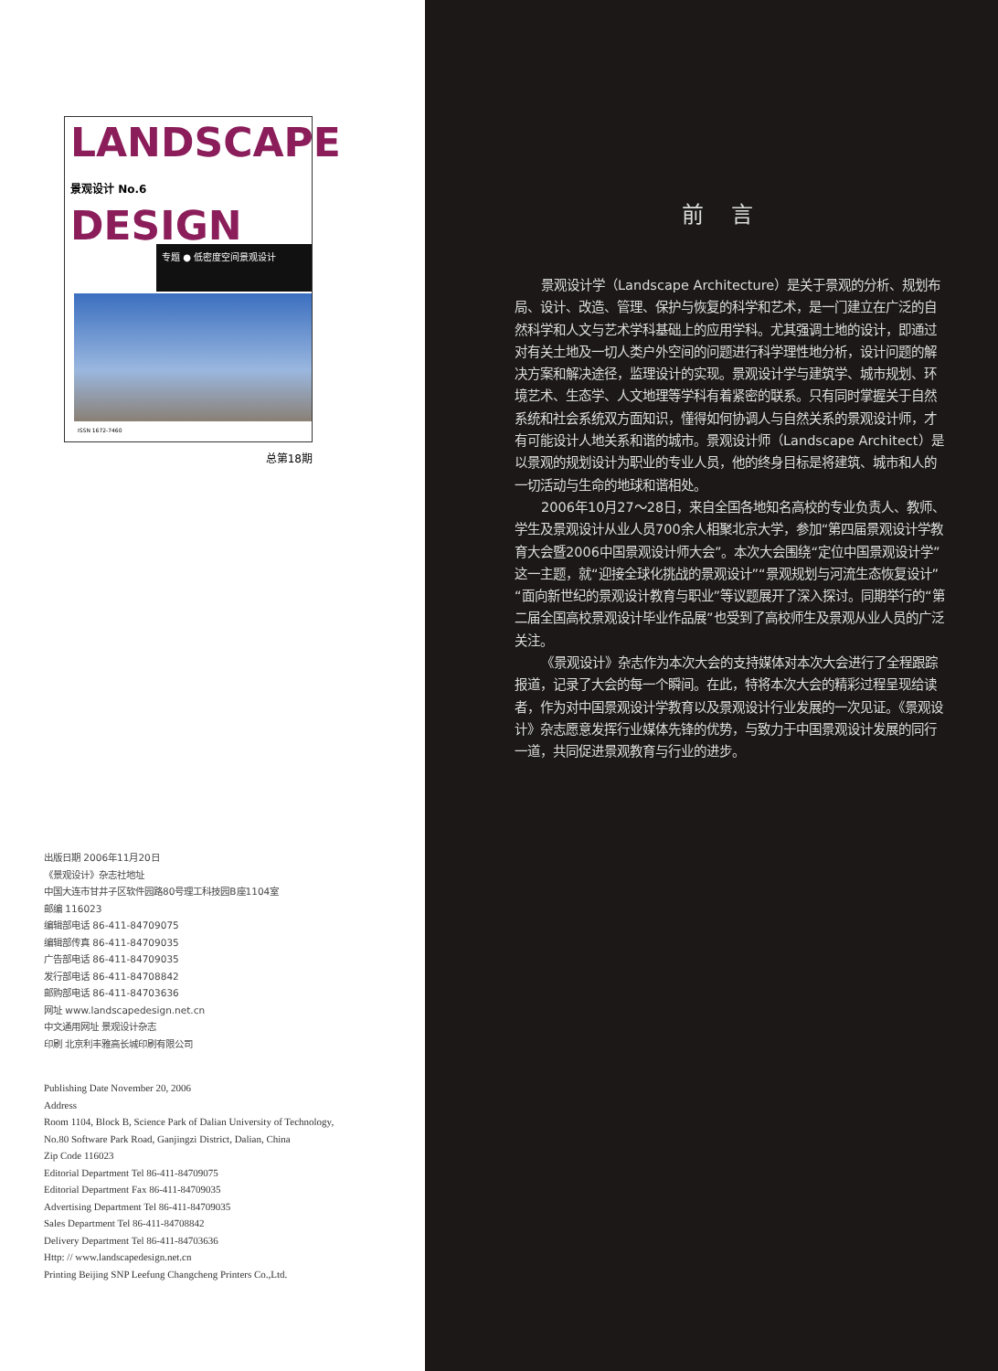LANDSCAPE
景观设计 No.6 DESIGN
专题 ● 低密度空间景观设计
ISSN 1672-7460
总第18期
出版日期 2006年11月20日
《景观设计》杂志社地址
中国大连市甘井子区软件园路80号理工科技园B座1104室
邮编 116023
编辑部电话 86-411-84709075
编辑部传真 86-411-84709035
广告部电话 86-411-84709035
发行部电话 86-411-84708842
邮购部电话 86-411-84703636
网址 www.landscapedesign.net.cn
中文通用网址 景观设计杂志
印刷 北京利丰雅高长城印刷有限公司
Publishing Date November 20, 2006
Address
Room 1104, Block B, Science Park of Dalian University of Technology,
No.80 Software Park Road, Ganjingzi District, Dalian, China
Zip Code 116023
Editorial Department Tel 86-411-84709075
Editorial Department Fax 86-411-84709035
Advertising Department Tel 86-411-84709035
Sales Department Tel 86-411-84708842
Delivery Department Tel 86-411-84703636
Http: // www.landscapedesign.net.cn
Printing Beijing SNP Leefung Changcheng Printers Co.,Ltd.
前言
景观设计学（Landscape Architecture）是关于景观的分析、规划布局、设计、改造、管理、保护与恢复的科学和艺术，是一门建立在广泛的自然科学和人文与艺术学科基础上的应用学科。尤其强调土地的设计，即通过对有关土地及一切人类户外空间的问题进行科学理性地分析，设计问题的解决方案和解决途径，监理设计的实现。景观设计学与建筑学、城市规划、环境艺术、生态学、人文地理等学科有着紧密的联系。只有同时掌握关于自然系统和社会系统双方面知识，懂得如何协调人与自然关系的景观设计师，才有可能设计人地关系和谐的城市。景观设计师（Landscape Architect）是以景观的规划设计为职业的专业人员，他的终身目标是将建筑、城市和人的一切活动与生命的地球和谐相处。
2006年10月27～28日，来自全国各地知名高校的专业负责人、教师、学生及景观设计从业人员700余人相聚北京大学，参加“第四届景观设计学教育大会暨2006中国景观设计师大会”。本次大会围绕“定位中国景观设计学”这一主题，就“迎接全球化挑战的景观设计”“景观规划与河流生态恢复设计”“面向新世纪的景观设计教育与职业”等议题展开了深入探讨。同期举行的“第二届全国高校景观设计毕业作品展”也受到了高校师生及景观从业人员的广泛关注。
《景观设计》杂志作为本次大会的支持媒体对本次大会进行了全程跟踪报道，记录了大会的每一个瞬间。在此，特将本次大会的精彩过程呈现给读者，作为对中国景观设计学教育以及景观设计行业发展的一次见证。《景观设计》杂志愿意发挥行业媒体先锋的优势，与致力于中国景观设计发展的同行一道，共同促进景观教育与行业的进步。